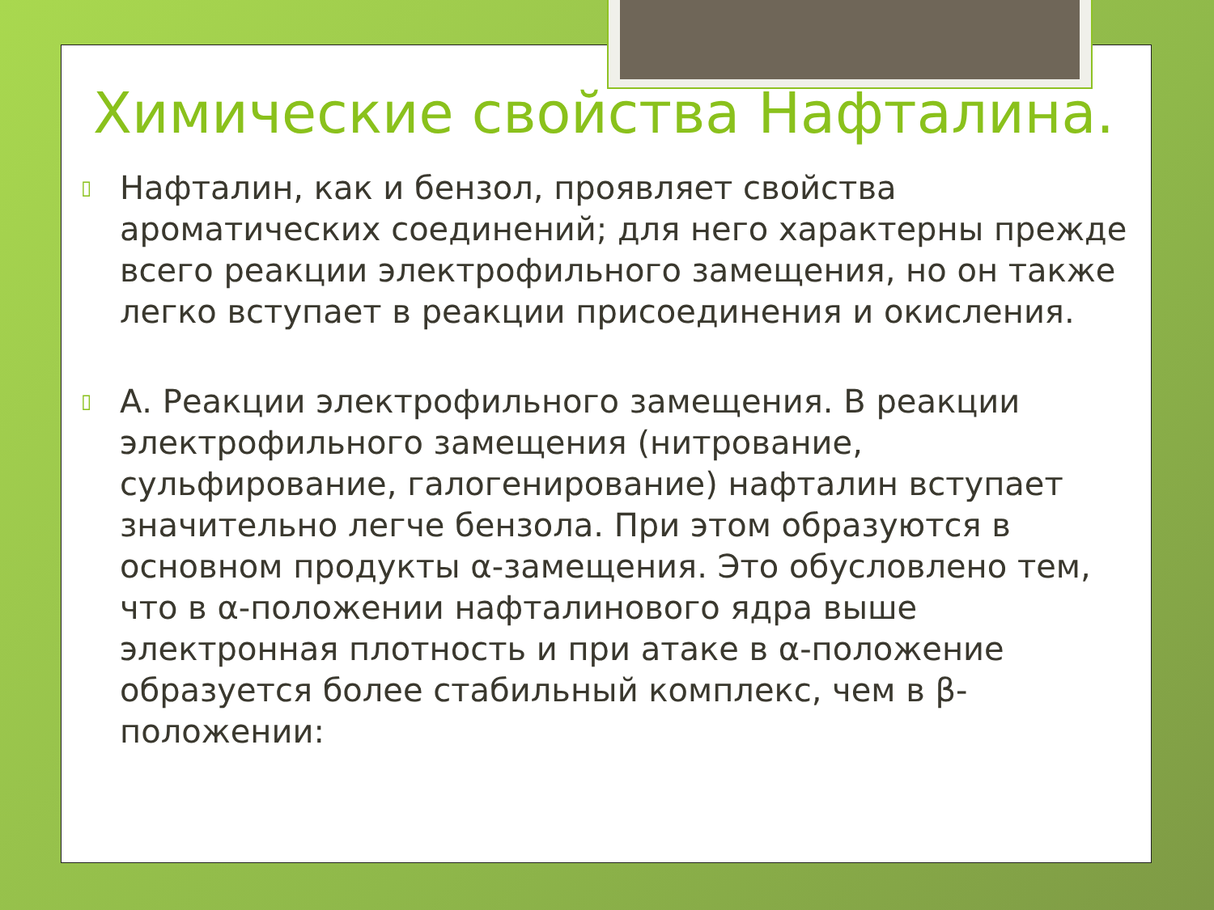Химические свойства Нафталина.
▯ Нафталин, как и бензол, проявляет свойства ароматических соединений; для него характерны прежде всего реакции электрофильного замещения, но он также легко вступает в реакции присоединения и окисления.
▯ А. Реакции электрофильного замещения. В реакции электрофильного замещения (нитрование, сульфирование, галогенирование) нафталин вступает значительно легче бензола. При этом образуются в основном продукты α-замещения. Это обусловлено тем, что в α-положении нафталинового ядра выше электронная плотность и при атаке в α-положение образуется более стабильный комплекс, чем в β-положении: